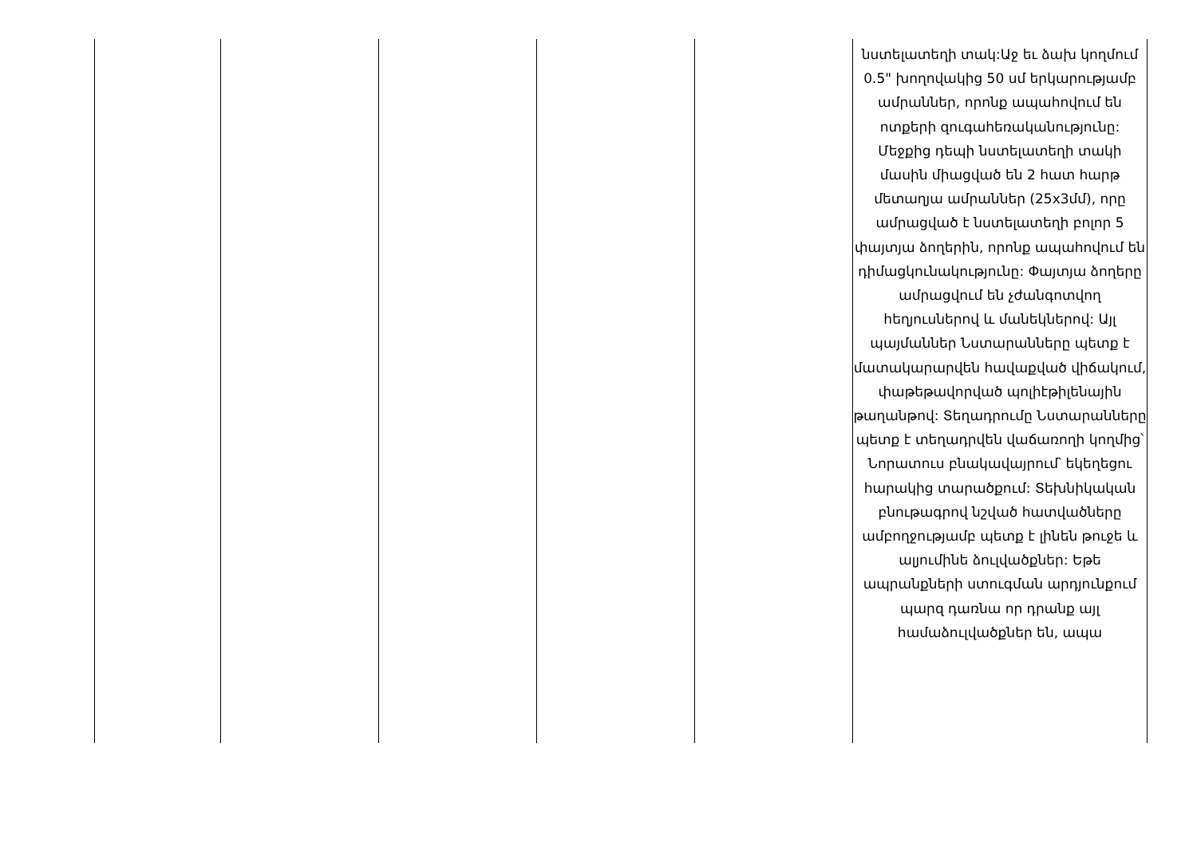| | | | | | նստելատեղի տակ:Աջ եւ ձախ կողմում 0.5" խողովակից 50 սմ երկարությամբ ամրաններ, որոնք ապահովում են ոտքերի զուգահեռականությունը: Մեջքից դեպի նստելատեղի տակի մասին միացված են 2 հատ հարթ մետաղյա ամրաններ (25x3մմ), որը ամրացված է նստելատեղի բոլոր 5 փայտյա ձողերին, որոնք ապահովում են դիմացկունակությունը: Փայտյա ձողերը ամրացվում են չժանգոտվող հեղյուսներով և մանեկներով: Այլ պայմաններ Նստարանները պետք է մատակարարվեն հավաքված վիճակում, փաթեթավորված պոլիէթիլենային թաղանթով: Տեղադրումը Նստարանները պետք է տեղադրվեն վաճառողի կողմից՝ Նորատուս բնակավայրում՝ եկեղեցու հարակից տարածքում: Տեխնիկական բնութագրով նշված հատվածները ամբողջությամբ պետք է լինեն թուջե և ալյումինե ձուլվածքներ: Եթե ապրանքների ստուգման արդյունքում պարզ դառնա որ դրանք այլ համաձուլվածքներ են, ապա |